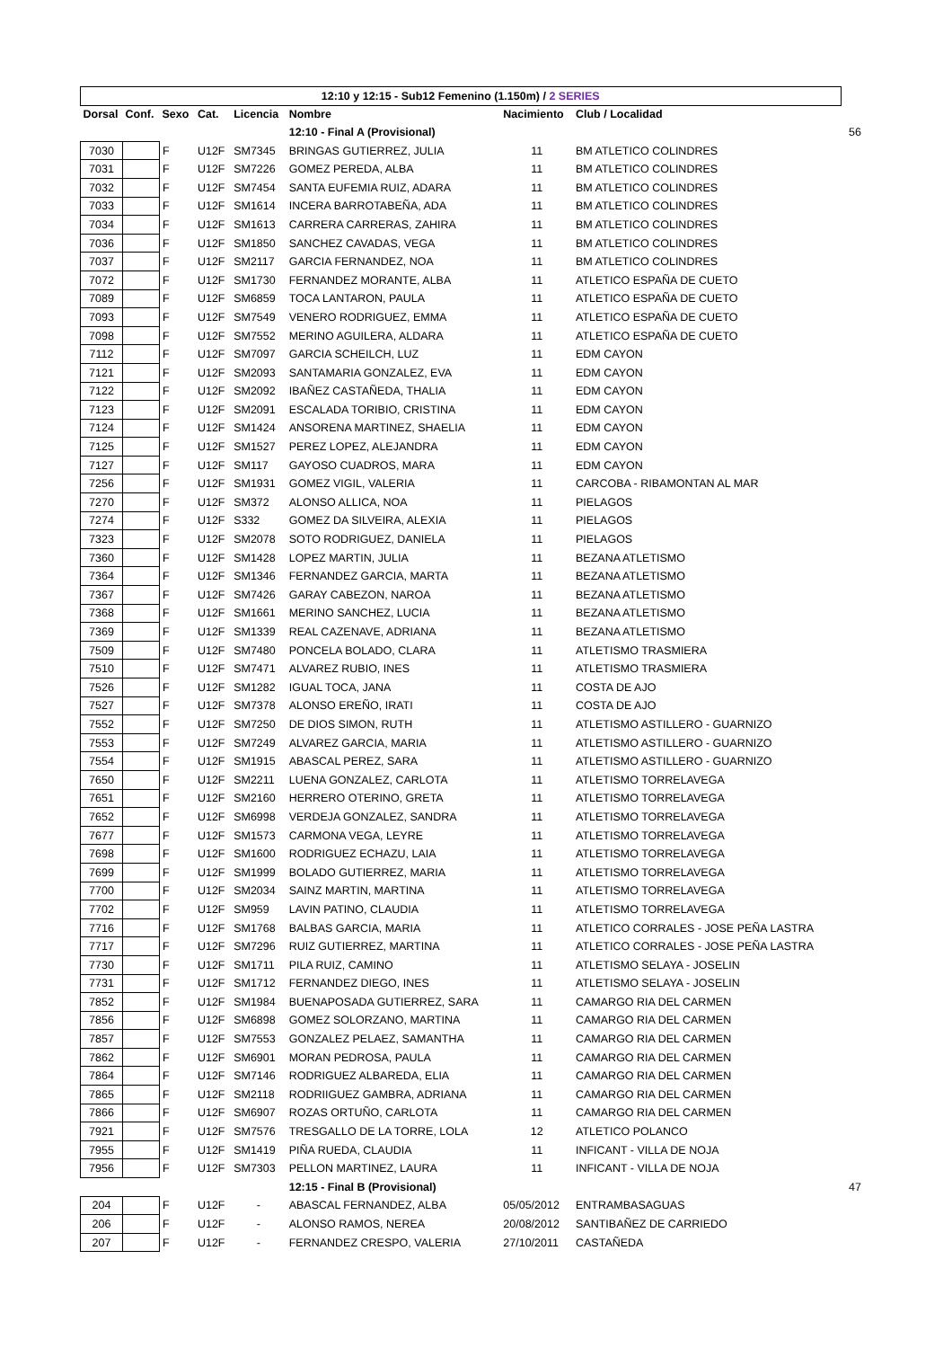| 12:10 y 12:15 - Sub12 Femenino (1.150m) / 2 SERIES | | | | | | | | |
| Dorsal | Conf. | Sexo | Cat. | Licencia | Nombre | Nacimiento | Club / Localidad | |
| | | | | | 12:10 - Final A (Provisional) | | | 56 |
| 7030 | | F | U12F | SM7345 | BRINGAS GUTIERREZ, JULIA | 11 | BM ATLETICO COLINDRES | |
| 7031 | | F | U12F | SM7226 | GOMEZ PEREDA, ALBA | 11 | BM ATLETICO COLINDRES | |
| 7032 | | F | U12F | SM7454 | SANTA EUFEMIA RUIZ, ADARA | 11 | BM ATLETICO COLINDRES | |
| 7033 | | F | U12F | SM1614 | INCERA BARROTABEÑA, ADA | 11 | BM ATLETICO COLINDRES | |
| 7034 | | F | U12F | SM1613 | CARRERA CARRERAS, ZAHIRA | 11 | BM ATLETICO COLINDRES | |
| 7036 | | F | U12F | SM1850 | SANCHEZ CAVADAS, VEGA | 11 | BM ATLETICO COLINDRES | |
| 7037 | | F | U12F | SM2117 | GARCIA FERNANDEZ, NOA | 11 | BM ATLETICO COLINDRES | |
| 7072 | | F | U12F | SM1730 | FERNANDEZ MORANTE, ALBA | 11 | ATLETICO ESPAÑA DE CUETO | |
| 7089 | | F | U12F | SM6859 | TOCA LANTARON, PAULA | 11 | ATLETICO ESPAÑA DE CUETO | |
| 7093 | | F | U12F | SM7549 | VENERO RODRIGUEZ, EMMA | 11 | ATLETICO ESPAÑA DE CUETO | |
| 7098 | | F | U12F | SM7552 | MERINO AGUILERA, ALDARA | 11 | ATLETICO ESPAÑA DE CUETO | |
| 7112 | | F | U12F | SM7097 | GARCIA SCHEILCH, LUZ | 11 | EDM CAYON | |
| 7121 | | F | U12F | SM2093 | SANTAMARIA GONZALEZ, EVA | 11 | EDM CAYON | |
| 7122 | | F | U12F | SM2092 | IBAÑEZ CASTAÑEDA, THALIA | 11 | EDM CAYON | |
| 7123 | | F | U12F | SM2091 | ESCALADA TORIBIO, CRISTINA | 11 | EDM CAYON | |
| 7124 | | F | U12F | SM1424 | ANSORENA MARTINEZ, SHAELIA | 11 | EDM CAYON | |
| 7125 | | F | U12F | SM1527 | PEREZ LOPEZ, ALEJANDRA | 11 | EDM CAYON | |
| 7127 | | F | U12F | SM117 | GAYOSO CUADROS, MARA | 11 | EDM CAYON | |
| 7256 | | F | U12F | SM1931 | GOMEZ VIGIL, VALERIA | 11 | CARCOBA - RIBAMONTAN AL MAR | |
| 7270 | | F | U12F | SM372 | ALONSO ALLICA, NOA | 11 | PIELAGOS | |
| 7274 | | F | U12F | S332 | GOMEZ DA SILVEIRA, ALEXIA | 11 | PIELAGOS | |
| 7323 | | F | U12F | SM2078 | SOTO RODRIGUEZ, DANIELA | 11 | PIELAGOS | |
| 7360 | | F | U12F | SM1428 | LOPEZ MARTIN, JULIA | 11 | BEZANA ATLETISMO | |
| 7364 | | F | U12F | SM1346 | FERNANDEZ GARCIA, MARTA | 11 | BEZANA ATLETISMO | |
| 7367 | | F | U12F | SM7426 | GARAY CABEZON, NAROA | 11 | BEZANA ATLETISMO | |
| 7368 | | F | U12F | SM1661 | MERINO SANCHEZ, LUCIA | 11 | BEZANA ATLETISMO | |
| 7369 | | F | U12F | SM1339 | REAL CAZENAVE, ADRIANA | 11 | BEZANA ATLETISMO | |
| 7509 | | F | U12F | SM7480 | PONCELA BOLADO, CLARA | 11 | ATLETISMO TRASMIERA | |
| 7510 | | F | U12F | SM7471 | ALVAREZ RUBIO, INES | 11 | ATLETISMO TRASMIERA | |
| 7526 | | F | U12F | SM1282 | IGUAL TOCA, JANA | 11 | COSTA DE AJO | |
| 7527 | | F | U12F | SM7378 | ALONSO EREÑO, IRATI | 11 | COSTA DE AJO | |
| 7552 | | F | U12F | SM7250 | DE DIOS SIMON, RUTH | 11 | ATLETISMO ASTILLERO - GUARNIZO | |
| 7553 | | F | U12F | SM7249 | ALVAREZ GARCIA, MARIA | 11 | ATLETISMO ASTILLERO - GUARNIZO | |
| 7554 | | F | U12F | SM1915 | ABASCAL PEREZ, SARA | 11 | ATLETISMO ASTILLERO - GUARNIZO | |
| 7650 | | F | U12F | SM2211 | LUENA GONZALEZ, CARLOTA | 11 | ATLETISMO TORRELAVEGA | |
| 7651 | | F | U12F | SM2160 | HERRERO OTERINO, GRETA | 11 | ATLETISMO TORRELAVEGA | |
| 7652 | | F | U12F | SM6998 | VERDEJA GONZALEZ, SANDRA | 11 | ATLETISMO TORRELAVEGA | |
| 7677 | | F | U12F | SM1573 | CARMONA VEGA, LEYRE | 11 | ATLETISMO TORRELAVEGA | |
| 7698 | | F | U12F | SM1600 | RODRIGUEZ ECHAZU, LAIA | 11 | ATLETISMO TORRELAVEGA | |
| 7699 | | F | U12F | SM1999 | BOLADO GUTIERREZ, MARIA | 11 | ATLETISMO TORRELAVEGA | |
| 7700 | | F | U12F | SM2034 | SAINZ MARTIN, MARTINA | 11 | ATLETISMO TORRELAVEGA | |
| 7702 | | F | U12F | SM959 | LAVIN PATINO, CLAUDIA | 11 | ATLETISMO TORRELAVEGA | |
| 7716 | | F | U12F | SM1768 | BALBAS GARCIA, MARIA | 11 | ATLETICO CORRALES - JOSE PEÑA LASTRA | |
| 7717 | | F | U12F | SM7296 | RUIZ GUTIERREZ, MARTINA | 11 | ATLETICO CORRALES - JOSE PEÑA LASTRA | |
| 7730 | | F | U12F | SM1711 | PILA RUIZ, CAMINO | 11 | ATLETISMO SELAYA - JOSELIN | |
| 7731 | | F | U12F | SM1712 | FERNANDEZ DIEGO, INES | 11 | ATLETISMO SELAYA - JOSELIN | |
| 7852 | | F | U12F | SM1984 | BUENAPOSADA GUTIERREZ, SARA | 11 | CAMARGO RIA DEL CARMEN | |
| 7856 | | F | U12F | SM6898 | GOMEZ SOLORZANO, MARTINA | 11 | CAMARGO RIA DEL CARMEN | |
| 7857 | | F | U12F | SM7553 | GONZALEZ PELAEZ, SAMANTHA | 11 | CAMARGO RIA DEL CARMEN | |
| 7862 | | F | U12F | SM6901 | MORAN PEDROSA, PAULA | 11 | CAMARGO RIA DEL CARMEN | |
| 7864 | | F | U12F | SM7146 | RODRIGUEZ ALBAREDA, ELIA | 11 | CAMARGO RIA DEL CARMEN | |
| 7865 | | F | U12F | SM2118 | RODRIIGUEZ GAMBRA, ADRIANA | 11 | CAMARGO RIA DEL CARMEN | |
| 7866 | | F | U12F | SM6907 | ROZAS ORTUÑO, CARLOTA | 11 | CAMARGO RIA DEL CARMEN | |
| 7921 | | F | U12F | SM7576 | TRESGALLO DE LA TORRE, LOLA | 12 | ATLETICO POLANCO | |
| 7955 | | F | U12F | SM1419 | PIÑA RUEDA, CLAUDIA | 11 | INFICANT - VILLA DE NOJA | |
| 7956 | | F | U12F | SM7303 | PELLON MARTINEZ, LAURA | 11 | INFICANT - VILLA DE NOJA | |
| | | | | | 12:15 - Final B (Provisional) | | | 47 |
| 204 | | F | U12F | - | ABASCAL FERNANDEZ, ALBA | 05/05/2012 | ENTRAMBASAGUAS | |
| 206 | | F | U12F | - | ALONSO RAMOS, NEREA | 20/08/2012 | SANTIBAÑEZ DE CARRIEDO | |
| 207 | | F | U12F | - | FERNANDEZ CRESPO, VALERIA | 27/10/2011 | CASTAÑEDA | |